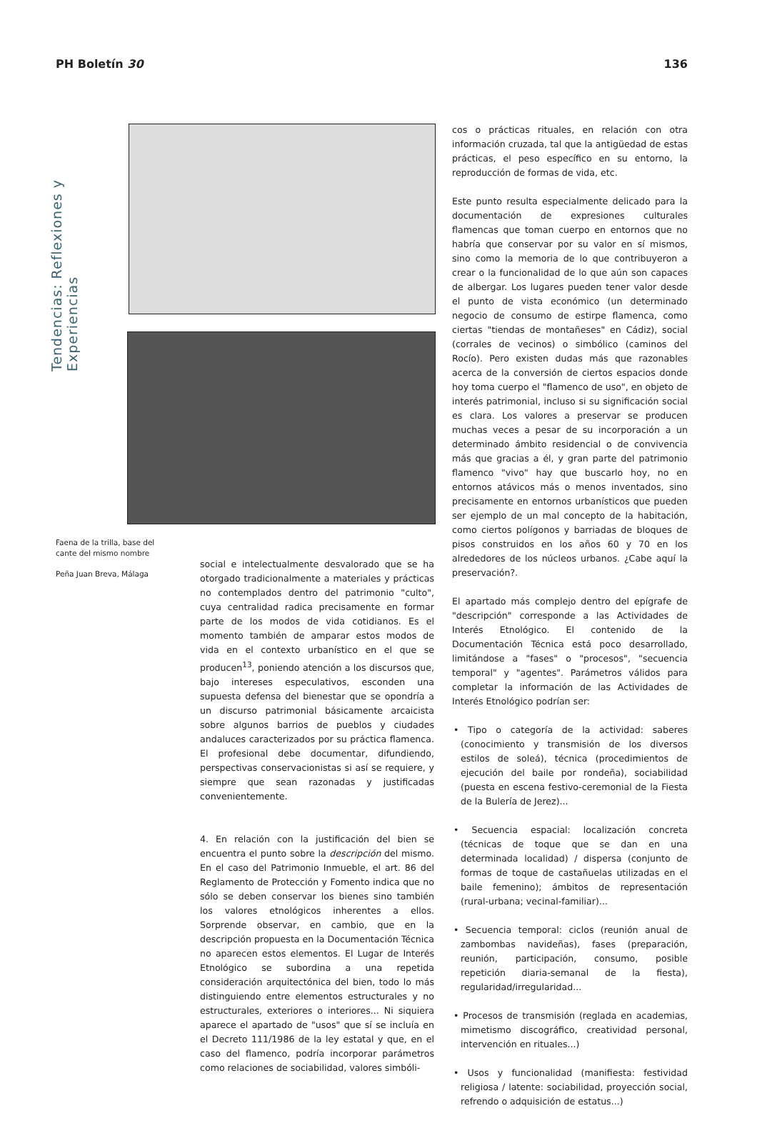PH Boletín 30 136
Tendencias: Reflexiones y Experiencias
Faena de la trilla, base del cante del mismo nombre
Peña Juan Breva, Málaga
social e intelectualmente desvalorado que se ha otorgado tradicionalmente a materiales y prácticas no contemplados dentro del patrimonio "culto", cuya centralidad radica precisamente en formar parte de los modos de vida cotidianos. Es el momento también de amparar estos modos de vida en el contexto urbanístico en el que se producen<sup>13</sup>, poniendo atención a los discursos que, bajo intereses especulativos, esconden una supuesta defensa del bienestar que se opondría a un discurso patrimonial básicamente arcaicista sobre algunos barrios de pueblos y ciudades andaluces caracterizados por su práctica flamenca. El profesional debe documentar, difundiendo, perspectivas conservacionistas si así se requiere, y siempre que sean razonadas y justificadas convenientemente.
4. En relación con la justificación del bien se encuentra el punto sobre la descripción del mismo. En el caso del Patrimonio Inmueble, el art. 86 del Reglamento de Protección y Fomento indica que no sólo se deben conservar los bienes sino también los valores etnológicos inherentes a ellos. Sorprende observar, en cambio, que en la descripción propuesta en la Documentación Técnica no aparecen estos elementos. El Lugar de Interés Etnológico se subordina a una repetida consideración arquitectónica del bien, todo lo más distinguiendo entre elementos estructurales y no estructurales, exteriores o interiores... Ni siquiera aparece el apartado de "usos" que sí se incluía en el Decreto 111/1986 de la ley estatal y que, en el caso del flamenco, podría incorporar parámetros como relaciones de sociabilidad, valores simbóli-
cos o prácticas rituales, en relación con otra información cruzada, tal que la antigüedad de estas prácticas, el peso específico en su entorno, la reproducción de formas de vida, etc.
Este punto resulta especialmente delicado para la documentación de expresiones culturales flamencas que toman cuerpo en entornos que no habría que conservar por su valor en sí mismos, sino como la memoria de lo que contribuyeron a crear o la funcionalidad de lo que aún son capaces de albergar. Los lugares pueden tener valor desde el punto de vista económico (un determinado negocio de consumo de estirpe flamenca, como ciertas "tiendas de montañeses" en Cádiz), social (corrales de vecinos) o simbólico (caminos del Rocío). Pero existen dudas más que razonables acerca de la conversión de ciertos espacios donde hoy toma cuerpo el "flamenco de uso", en objeto de interés patrimonial, incluso si su significación social es clara. Los valores a preservar se producen muchas veces a pesar de su incorporación a un determinado ámbito residencial o de convivencia más que gracias a él, y gran parte del patrimonio flamenco "vivo" hay que buscarlo hoy, no en entornos atávicos más o menos inventados, sino precisamente en entornos urbanísticos que pueden ser ejemplo de un mal concepto de la habitación, como ciertos polígonos y barriadas de bloques de pisos construidos en los años 60 y 70 en los alrededores de los núcleos urbanos. ¿Cabe aquí la preservación?.
El apartado más complejo dentro del epígrafe de "descripción" corresponde a las Actividades de Interés Etnológico. El contenido de la Documentación Técnica está poco desarrollado, limitándose a "fases" o "procesos", "secuencia temporal" y "agentes". Parámetros válidos para completar la información de las Actividades de Interés Etnológico podrían ser:
• Tipo o categoría de la actividad: saberes (conocimiento y transmisión de los diversos estilos de soleá), técnica (procedimientos de ejecución del baile por rondeña), sociabilidad (puesta en escena festivo-ceremonial de la Fiesta de la Bulería de Jerez)...
• Secuencia espacial: localización concreta (técnicas de toque que se dan en una determinada localidad) / dispersa (conjunto de formas de toque de castañuelas utilizadas en el baile femenino); ámbitos de representación (rural-urbana; vecinal-familiar)...
• Secuencia temporal: ciclos (reunión anual de zambombas navideñas), fases (preparación, reunión, participación, consumo, posible repetición diaria-semanal de la fiesta), regularidad/irregularidad...
• Procesos de transmisión (reglada en academias, mimetismo discográfico, creatividad personal, intervención en rituales...)
• Usos y funcionalidad (manifiesta: festividad religiosa / latente: sociabilidad, proyección social, refrendo o adquisición de estatus...)